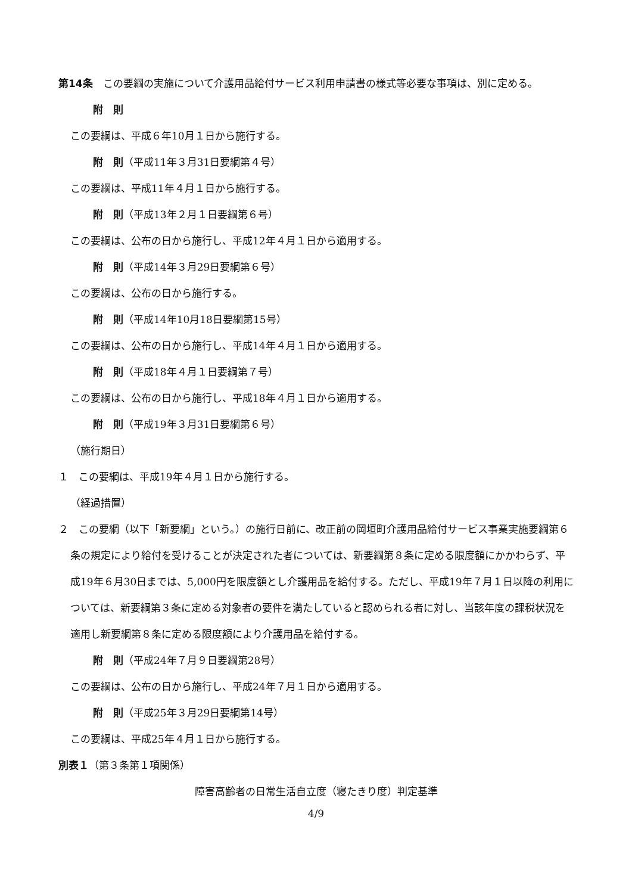第14条　この要綱の実施について介護用品給付サービス利用申請書の様式等必要な事項は、別に定める。
附　則
この要綱は、平成６年10月１日から施行する。
附　則（平成11年３月31日要綱第４号）
この要綱は、平成11年４月１日から施行する。
附　則（平成13年２月１日要綱第６号）
この要綱は、公布の日から施行し、平成12年４月１日から適用する。
附　則（平成14年３月29日要綱第６号）
この要綱は、公布の日から施行する。
附　則（平成14年10月18日要綱第15号）
この要綱は、公布の日から施行し、平成14年４月１日から適用する。
附　則（平成18年４月１日要綱第７号）
この要綱は、公布の日から施行し、平成18年４月１日から適用する。
附　則（平成19年３月31日要綱第６号）
（施行期日）
１　この要綱は、平成19年４月１日から施行する。
（経過措置）
２　この要綱（以下「新要綱」という。）の施行日前に、改正前の岡垣町介護用品給付サービス事業実施要綱第６条の規定により給付を受けることが決定された者については、新要綱第８条に定める限度額にかかわらず、平成19年６月30日までは、5,000円を限度額とし介護用品を給付する。ただし、平成19年７月１日以降の利用については、新要綱第３条に定める対象者の要件を満たしていると認められる者に対し、当該年度の課税状況を適用し新要綱第８条に定める限度額により介護用品を給付する。
附　則（平成24年７月９日要綱第28号）
この要綱は、公布の日から施行し、平成24年７月１日から適用する。
附　則（平成25年３月29日要綱第14号）
この要綱は、平成25年４月１日から施行する。
別表１（第３条第１項関係）
障害高齢者の日常生活自立度（寝たきり度）判定基準
4/9